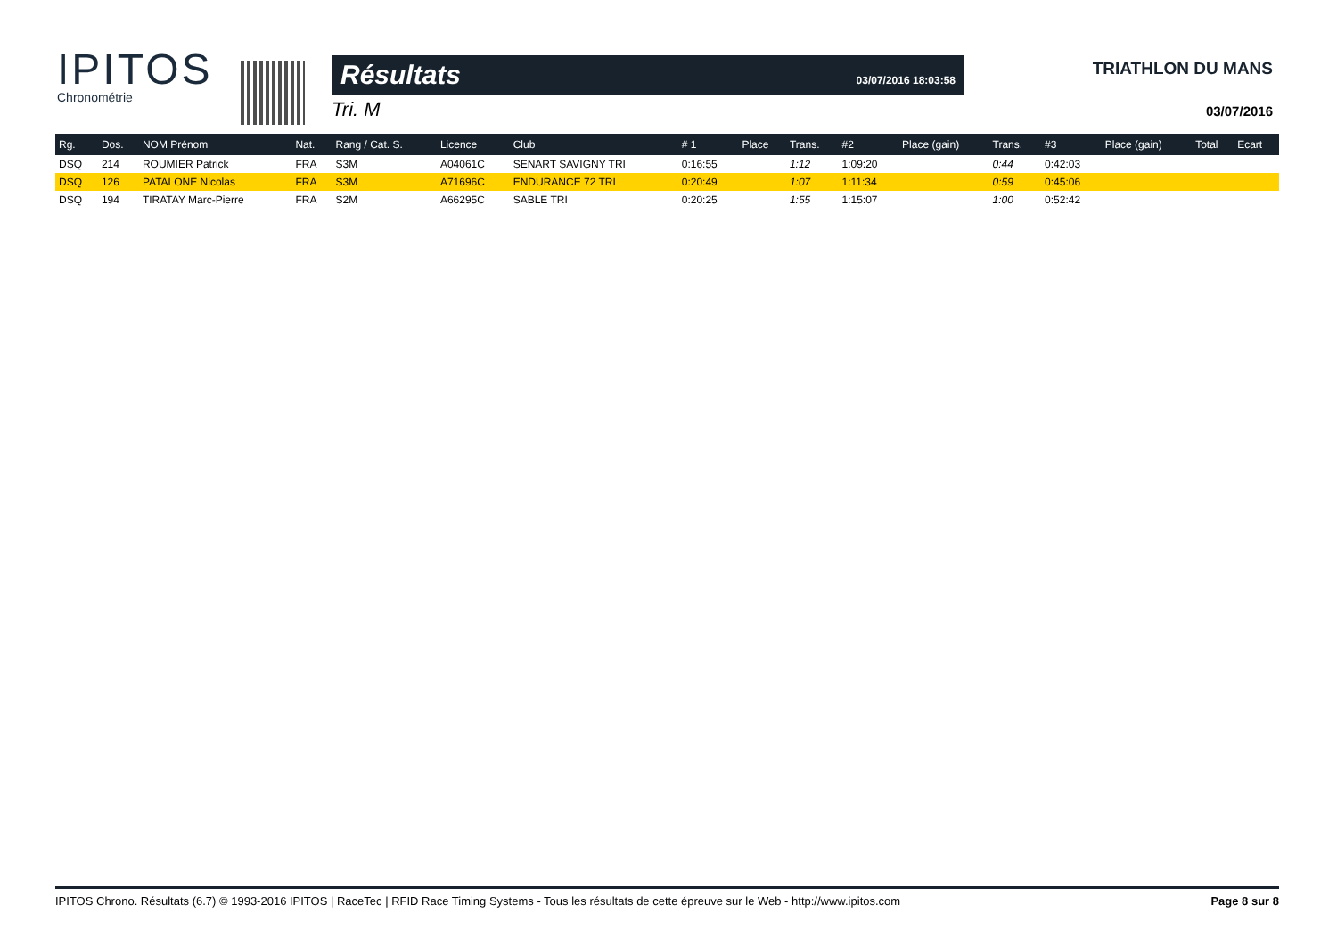IPITOS
Chronométrie
Résultats 03/07/2016 18:03:58
Tri. M
TRIATHLON DU MANS
03/07/2016
| Rg. | Dos. | NOM Prénom | Nat. | Rang / Cat. S. | Licence | Club | # 1 | Place | Trans. | #2 | Place (gain) | Trans. | #3 | Place (gain) | Total | Ecart |
| --- | --- | --- | --- | --- | --- | --- | --- | --- | --- | --- | --- | --- | --- | --- | --- | --- |
| DSQ | 214 | ROUMIER Patrick | FRA | S3M | A04061C | SENART SAVIGNY TRI | 0:16:55 | | 1:12 | 1:09:20 | | 0:44 | 0:42:03 | | | |
| DSQ | 126 | PATALONE Nicolas | FRA | S3M | A71696C | ENDURANCE 72 TRI | 0:20:49 | | 1:07 | 1:11:34 | | 0:59 | 0:45:06 | | | |
| DSQ | 194 | TIRATAY Marc-Pierre | FRA | S2M | A66295C | SABLE TRI | 0:20:25 | | 1:55 | 1:15:07 | | 1:00 | 0:52:42 | | | |
IPITOS Chrono. Résultats (6.7) © 1993-2016 IPITOS | RaceTec | RFID Race Timing Systems - Tous les résultats de cette épreuve sur le Web - http://www.ipitos.com Page 8 sur 8